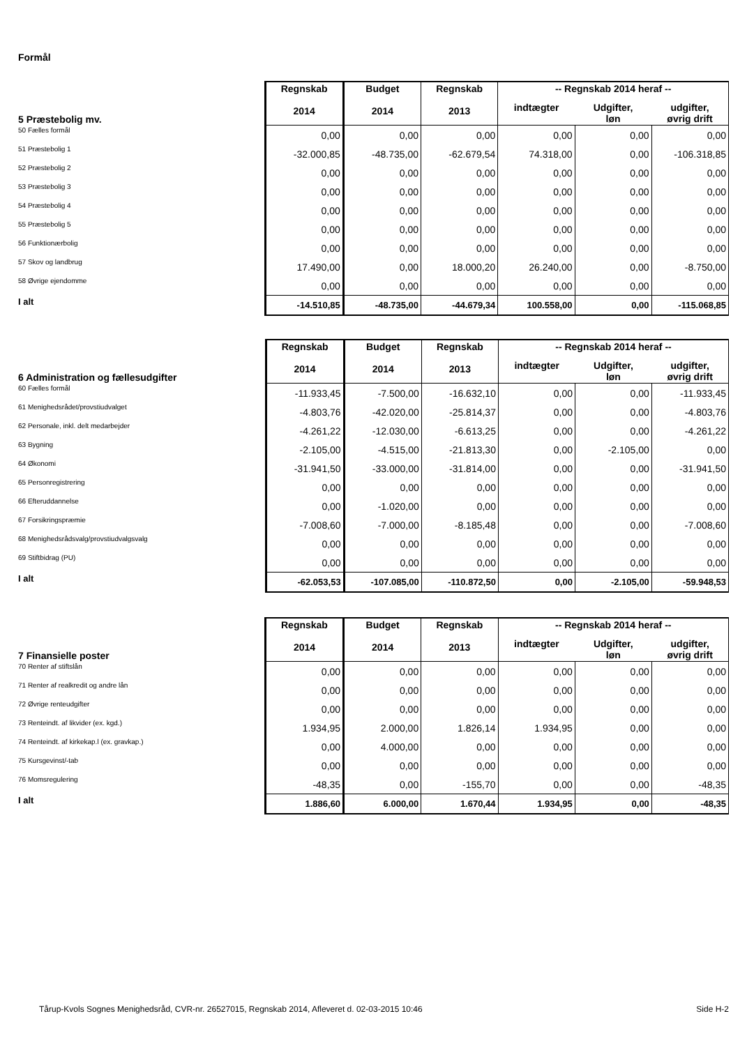Formål
| 5 Præstebolig mv. | Regnskab 2014 | Budget 2014 | Regnskab 2013 | -- Regnskab 2014 heraf -- | | |
| | | | | indtægter | Udgifter, løn | udgifter, øvrig drift |
| 50 Fælles formål | 0,00 | 0,00 | 0,00 | 0,00 | 0,00 | 0,00 |
| 51 Præstebolig 1 | -32.000,85 | -48.735,00 | -62.679,54 | 74.318,00 | 0,00 | -106.318,85 |
| 52 Præstebolig 2 | 0,00 | 0,00 | 0,00 | 0,00 | 0,00 | 0,00 |
| 53 Præstebolig 3 | 0,00 | 0,00 | 0,00 | 0,00 | 0,00 | 0,00 |
| 54 Præstebolig 4 | 0,00 | 0,00 | 0,00 | 0,00 | 0,00 | 0,00 |
| 55 Præstebolig 5 | 0,00 | 0,00 | 0,00 | 0,00 | 0,00 | 0,00 |
| 56 Funktionærbolig | 0,00 | 0,00 | 0,00 | 0,00 | 0,00 | 0,00 |
| 57 Skov og landbrug | 17.490,00 | 0,00 | 18.000,20 | 26.240,00 | 0,00 | -8.750,00 |
| 58 Øvrige ejendomme | 0,00 | 0,00 | 0,00 | 0,00 | 0,00 | 0,00 |
| I alt | -14.510,85 | -48.735,00 | -44.679,34 | 100.558,00 | 0,00 | -115.068,85 |
| 6 Administration og fællesudgifter | Regnskab 2014 | Budget 2014 | Regnskab 2013 | -- Regnskab 2014 heraf -- | | |
| | | | | indtægter | Udgifter, løn | udgifter, øvrig drift |
| 60 Fælles formål | -11.933,45 | -7.500,00 | -16.632,10 | 0,00 | 0,00 | -11.933,45 |
| 61 Menighedsrådet/provstiudvalget | -4.803,76 | -42.020,00 | -25.814,37 | 0,00 | 0,00 | -4.803,76 |
| 62 Personale, inkl. delt medarbejder | -4.261,22 | -12.030,00 | -6.613,25 | 0,00 | 0,00 | -4.261,22 |
| 63 Bygning | -2.105,00 | -4.515,00 | -21.813,30 | 0,00 | -2.105,00 | 0,00 |
| 64 Økonomi | -31.941,50 | -33.000,00 | -31.814,00 | 0,00 | 0,00 | -31.941,50 |
| 65 Personregistrering | 0,00 | 0,00 | 0,00 | 0,00 | 0,00 | 0,00 |
| 66 Efteruddannelse | 0,00 | -1.020,00 | 0,00 | 0,00 | 0,00 | 0,00 |
| 67 Forsikringspræmie | -7.008,60 | -7.000,00 | -8.185,48 | 0,00 | 0,00 | -7.008,60 |
| 68 Menighedsrådsvalg/provstiudvalgsvalg | 0,00 | 0,00 | 0,00 | 0,00 | 0,00 | 0,00 |
| 69 Stiftbidrag (PU) | 0,00 | 0,00 | 0,00 | 0,00 | 0,00 | 0,00 |
| I alt | -62.053,53 | -107.085,00 | -110.872,50 | 0,00 | -2.105,00 | -59.948,53 |
| 7 Finansielle poster | Regnskab 2014 | Budget 2014 | Regnskab 2013 | -- Regnskab 2014 heraf -- | | |
| | | | | indtægter | Udgifter, løn | udgifter, øvrig drift |
| 70 Renter af stiftslån | 0,00 | 0,00 | 0,00 | 0,00 | 0,00 | 0,00 |
| 71 Renter af realkredit og andre lån | 0,00 | 0,00 | 0,00 | 0,00 | 0,00 | 0,00 |
| 72 Øvrige renteudgifter | 0,00 | 0,00 | 0,00 | 0,00 | 0,00 | 0,00 |
| 73 Renteindt. af likvider (ex. kgd.) | 1.934,95 | 2.000,00 | 1.826,14 | 1.934,95 | 0,00 | 0,00 |
| 74 Renteindt. af kirkekap.l (ex. gravkap.) | 0,00 | 4.000,00 | 0,00 | 0,00 | 0,00 | 0,00 |
| 75 Kursgevinst/-tab | 0,00 | 0,00 | 0,00 | 0,00 | 0,00 | 0,00 |
| 76 Momsregulering | -48,35 | 0,00 | -155,70 | 0,00 | 0,00 | -48,35 |
| I alt | 1.886,60 | 6.000,00 | 1.670,44 | 1.934,95 | 0,00 | -48,35 |
Tårup-Kvols Sognes Menighedsråd, CVR-nr. 26527015, Regnskab 2014, Afleveret d. 02-03-2015 10:46 Side H-2